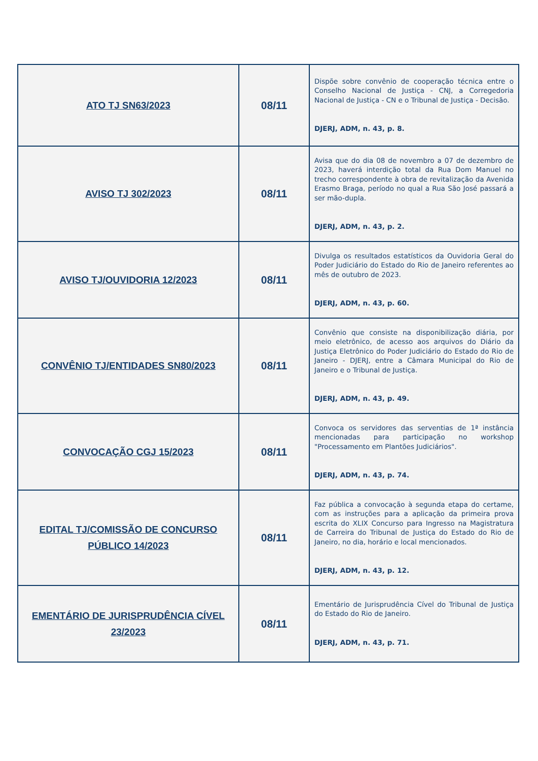| ATO TJ SN63/2023 | 08/11 | Dispõe sobre convênio de cooperação técnica entre o Conselho Nacional de Justiça - CNJ, a Corregedoria Nacional de Justiça - CN e o Tribunal de Justiça - Decisão. DJERJ, ADM, n. 43, p. 8. |
| AVISO TJ 302/2023 | 08/11 | Avisa que do dia 08 de novembro a 07 de dezembro de 2023, haverá interdição total da Rua Dom Manuel no trecho correspondente à obra de revitalização da Avenida Erasmo Braga, período no qual a Rua São José passará a ser mão-dupla. DJERJ, ADM, n. 43, p. 2. |
| AVISO TJ/OUVIDORIA 12/2023 | 08/11 | Divulga os resultados estatísticos da Ouvidoria Geral do Poder Judiciário do Estado do Rio de Janeiro referentes ao mês de outubro de 2023. DJERJ, ADM, n. 43, p. 60. |
| CONVÊNIO TJ/ENTIDADES SN80/2023 | 08/11 | Convênio que consiste na disponibilização diária, por meio eletrônico, de acesso aos arquivos do Diário da Justiça Eletrônico do Poder Judiciário do Estado do Rio de Janeiro - DJERJ, entre a Câmara Municipal do Rio de Janeiro e o Tribunal de Justiça. DJERJ, ADM, n. 43, p. 49. |
| CONVOCAÇÃO CGJ 15/2023 | 08/11 | Convoca os servidores das serventias de 1ª instância mencionadas para participação no workshop "Processamento em Plantões Judiciários". DJERJ, ADM, n. 43, p. 74. |
| EDITAL TJ/COMISSÃO DE CONCURSO PÚBLICO 14/2023 | 08/11 | Faz pública a convocação à segunda etapa do certame, com as instruções para a aplicação da primeira prova escrita do XLIX Concurso para Ingresso na Magistratura de Carreira do Tribunal de Justiça do Estado do Rio de Janeiro, no dia, horário e local mencionados. DJERJ, ADM, n. 43, p. 12. |
| EMENTÁRIO DE JURISPRUDÊNCIA CÍVEL 23/2023 | 08/11 | Ementário de Jurisprudência Cível do Tribunal de Justiça do Estado do Rio de Janeiro. DJERJ, ADM, n. 43, p. 71. |